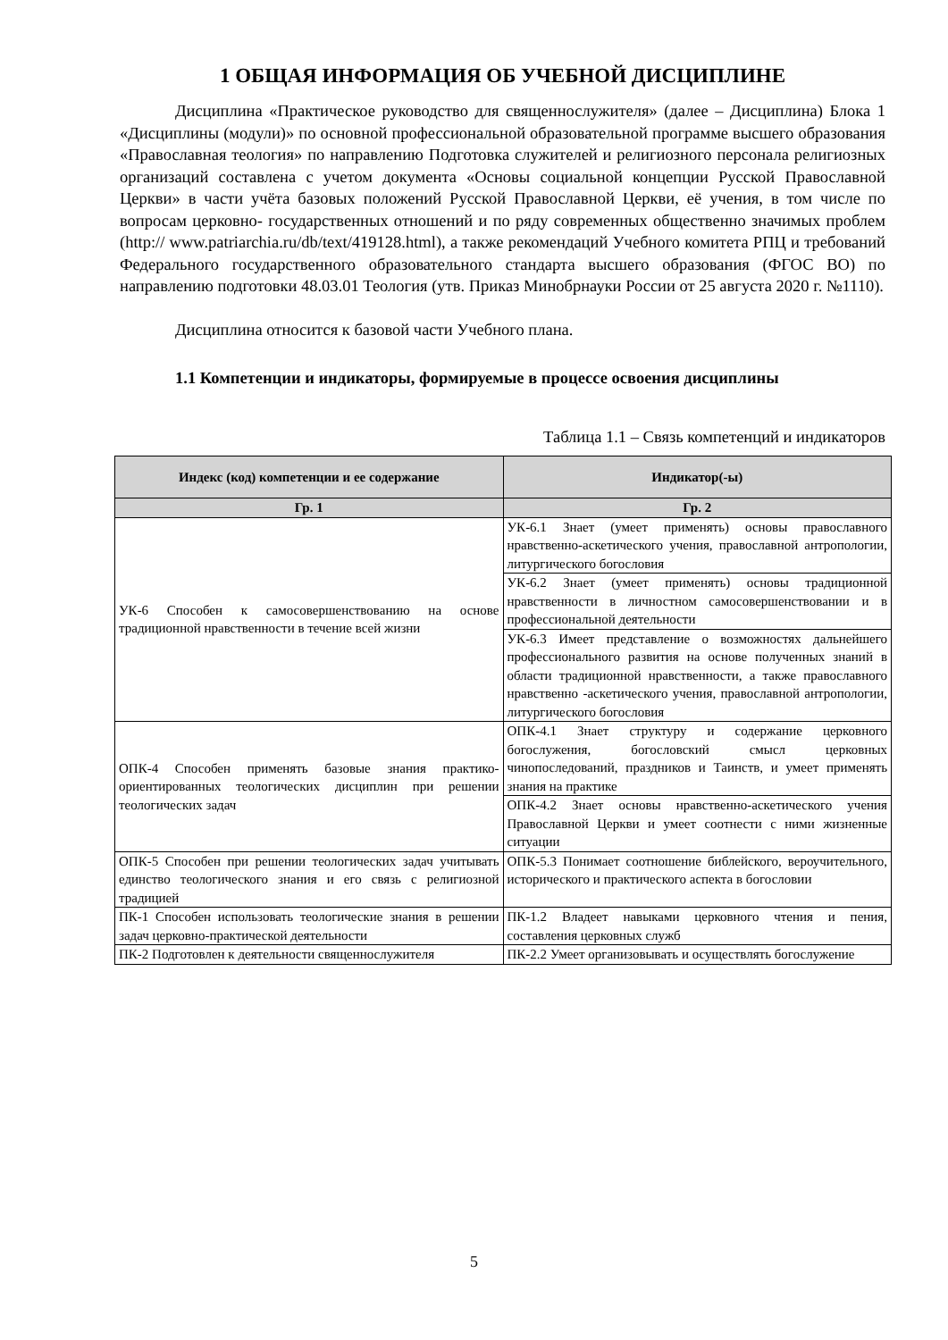1 ОБЩАЯ ИНФОРМАЦИЯ ОБ УЧЕБНОЙ ДИСЦИПЛИНЕ
Дисциплина «Практическое руководство для священнослужителя» (далее – Дисциплина) Блока 1 «Дисциплины (модули)» по основной профессиональной образовательной программе высшего образования «Православная теология» по направлению Подготовка служителей и религиозного персонала религиозных организаций составлена с учетом документа «Основы социальной концепции Русской Православной Церкви» в части учёта базовых положений Русской Православной Церкви, её учения, в том числе по вопросам церковно- государственных отношений и по ряду современных общественно значимых проблем (http:// www.patriarchia.ru/db/text/419128.html), а также рекомендаций Учебного комитета РПЦ и требований Федерального государственного образовательного стандарта высшего образования (ФГОС ВО) по направлению подготовки 48.03.01 Теология (утв. Приказ Минобрнауки России от 25 августа 2020 г. №1110).
Дисциплина относится к базовой части Учебного плана.
1.1 Компетенции и индикаторы, формируемые в процессе освоения дисциплины
Таблица 1.1 – Связь компетенций и индикаторов
| Индекс (код) компетенции и ее содержание | Индикатор(-ы) |
| --- | --- |
| Гр. 1 | Гр. 2 |
| УК-6 Способен к самосовершенствованию на основе традиционной нравственности в течение всей жизни | УК-6.1 Знает (умеет применять) основы православного нравственно-аскетического учения, православной антропологии, литургического богословия |
| | УК-6.2 Знает (умеет применять) основы традиционной нравственности в личностном самосовершенствовании и в профессиональной деятельности |
| | УК-6.3 Имеет представление о возможностях дальнейшего профессионального развития на основе полученных знаний в области традиционной нравственности, а также православного нравственно -аскетического учения, православной антропологии, литургического богословия |
| ОПК-4 Способен применять базовые знания практико-ориентированных теологических дисциплин при решении теологических задач | ОПК-4.1 Знает структуру и содержание церковного богослужения, богословский смысл церковных чинопоследований, праздников и Таинств, и умеет применять знания на практике |
| | ОПК-4.2 Знает основы нравственно-аскетического учения Православной Церкви и умеет соотнести с ними жизненные ситуации |
| ОПК-5 Способен при решении теологических задач учитывать единство теологического знания и его связь с религиозной традицией | ОПК-5.3 Понимает соотношение библейского, вероучительного, исторического и практического аспекта в богословии |
| ПК-1 Способен использовать теологические знания в решении задач церковно-практической деятельности | ПК-1.2 Владеет навыками церковного чтения и пения, составления церковных служб |
| ПК-2 Подготовлен к деятельности священнослужителя | ПК-2.2 Умеет организовывать и осуществлять богослужение |
5